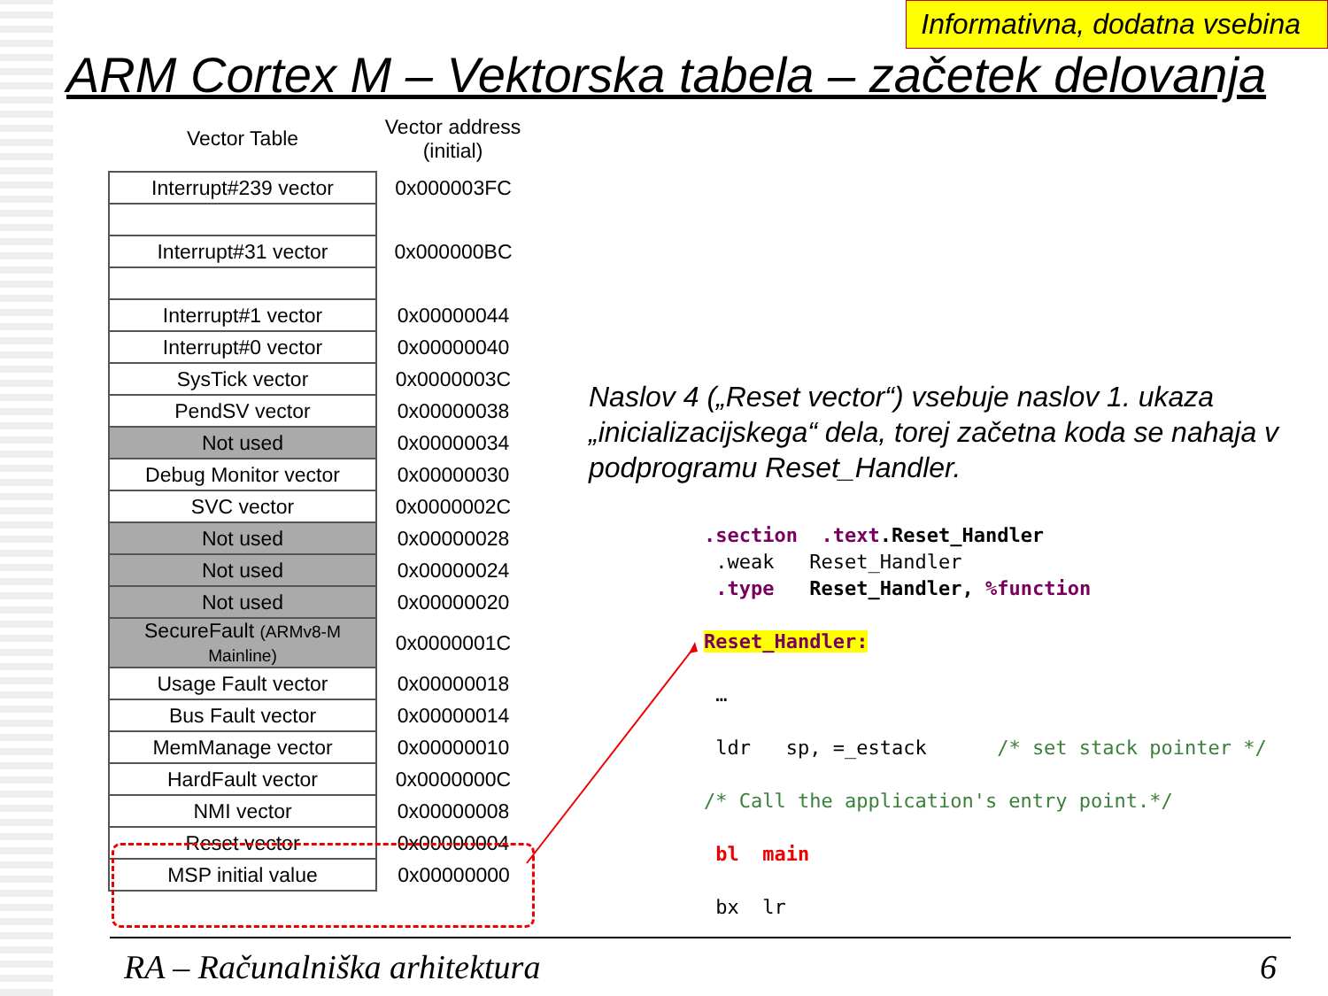Informativna, dodatna vsebina
ARM Cortex M – Vektorska tabela – začetek delovanja
| Vector Table | Vector address (initial) |
| --- | --- |
| Interrupt#239 vector | 0x000003FC |
| Interrupt#31 vector | 0x000000BC |
| Interrupt#1 vector | 0x00000044 |
| Interrupt#0 vector | 0x00000040 |
| SysTick vector | 0x0000003C |
| PendSV vector | 0x00000038 |
| Not used | 0x00000034 |
| Debug Monitor vector | 0x00000030 |
| SVC vector | 0x0000002C |
| Not used | 0x00000028 |
| Not used | 0x00000024 |
| Not used | 0x00000020 |
| SecureFault (ARMv8-M Mainline) | 0x0000001C |
| Usage Fault vector | 0x00000018 |
| Bus Fault vector | 0x00000014 |
| MemManage vector | 0x00000010 |
| HardFault vector | 0x0000000C |
| NMI vector | 0x00000008 |
| Reset vector | 0x00000004 |
| MSP initial value | 0x00000000 |
Naslov 4 („Reset vector“) vsebuje naslov 1. ukaza „inicializacijskega“ dela, torej začetna koda se nahaja v podprogramu Reset_Handler.
.section .text.Reset_Handler .weak Reset_Handler .type Reset_Handler, %function Reset_Handler: … ldr sp, =_estack /* set stack pointer */ /* Call the application's entry point.*/ bl main bx lr
RA – Računalniška arhitektura 6